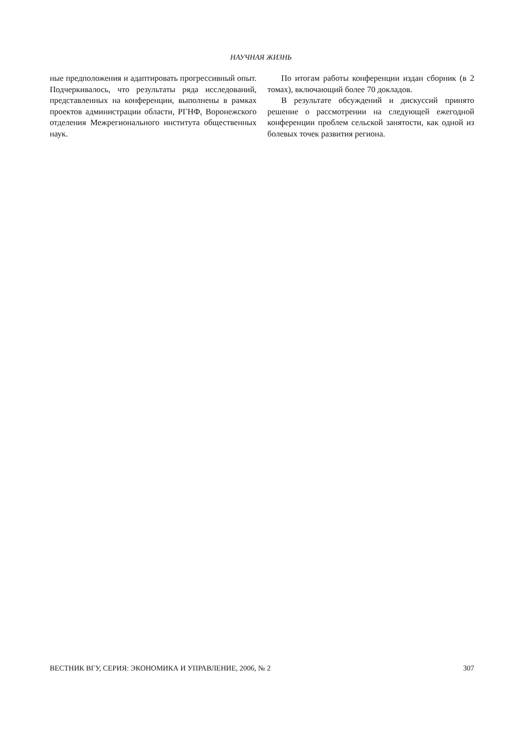НАУЧНАЯ ЖИЗНЬ
ные предположения и адаптировать прогрессивный опыт. Подчеркивалось, что результаты ряда исследований, представленных на конференции, выполнены в рамках проектов администрации области, РГНФ, Воронежского отделения Межрегионального института общественных наук.
По итогам работы конференции издан сборник (в 2 томах), включающий более 70 докладов.
В результате обсуждений и дискуссий принято решение о рассмотрении на следующей ежегодной конференции проблем сельской занятости, как одной из болевых точек развития региона.
ВЕСТНИК ВГУ, СЕРИЯ: ЭКОНОМИКА И УПРАВЛЕНИЕ, 2006, № 2 307